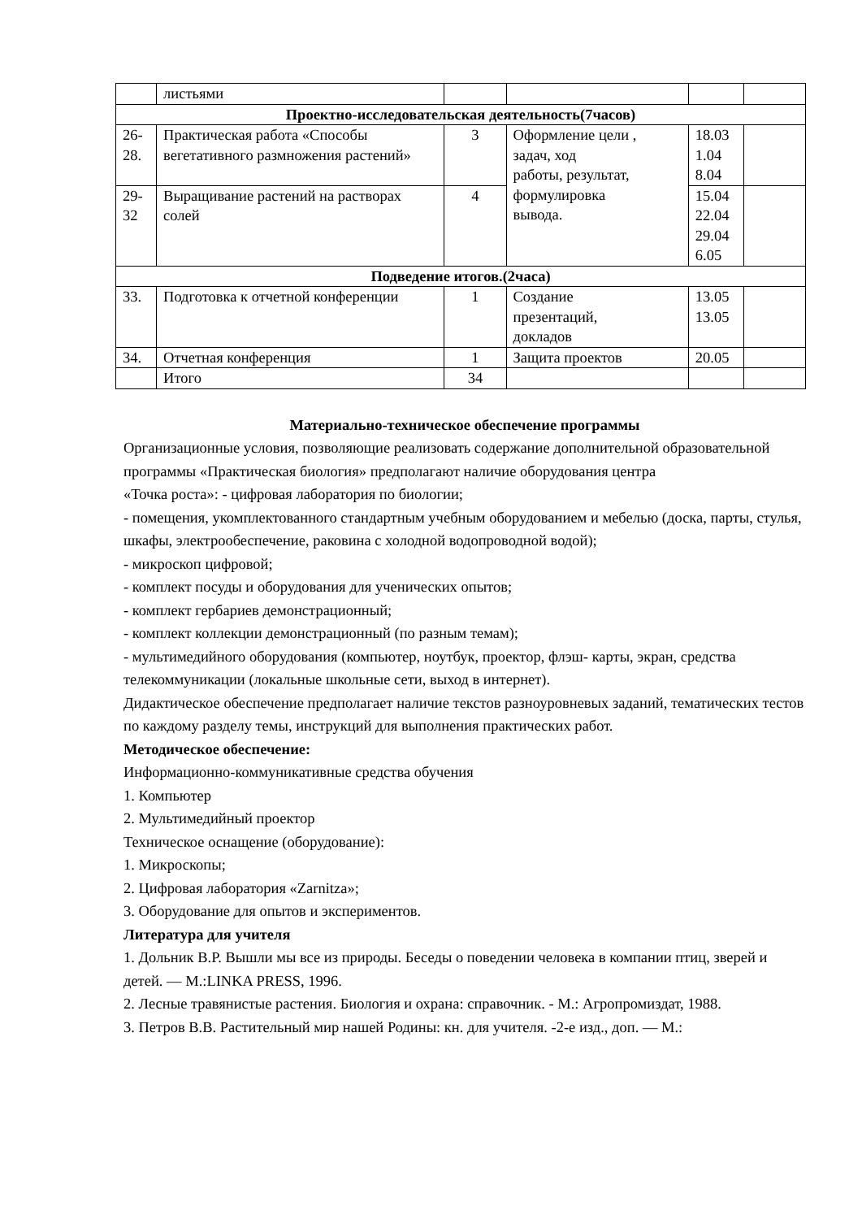| | листьями | | | | |
| Проектно-исследовательская деятельность(7часов) | | | | | |
| 26- 28. | Практическая работа «Способы вегетативного размножения растений» | 3 | Оформление цели , задач, ход работы, результат, формулировка вывода. | 18.03 1.04 8.04 | |
| 29- 32 | Выращивание растений на растворах солей | 4 | | 15.04 22.04 29.04 6.05 | |
| Подведение итогов.(2часа) | | | | | |
| 33. | Подготовка к отчетной конференции | 1 | Создание презентаций, докладов | 13.05 13.05 | |
| 34. | Отчетная конференция | 1 | Защита проектов | 20.05 | |
| | Итого | 34 | | | |
Материально-техническое обеспечение программы
Организационные условия, позволяющие реализовать содержание дополнительной образовательной программы «Практическая биология» предполагают наличие оборудования центра
«Точка роста»: - цифровая лаборатория по биологии;
- помещения, укомплектованного стандартным учебным оборудованием и мебелью (доска, парты, стулья, шкафы, электрообеспечение, раковина с холодной водопроводной водой);
- микроскоп цифровой;
- комплект посуды и оборудования для ученических опытов;
- комплект гербариев демонстрационный;
- комплект коллекции демонстрационный (по разным темам);
- мультимедийного оборудования (компьютер, ноутбук, проектор, флэш- карты, экран, средства телекоммуникации (локальные школьные сети, выход в интернет).
Дидактическое обеспечение предполагает наличие текстов разноуровневых заданий, тематических тестов по каждому разделу темы, инструкций для выполнения практических работ.
Методическое обеспечение:
Информационно-коммуникативные средства обучения
1. Компьютер
2. Мультимедийный проектор
Техническое оснащение (оборудование):
1. Микроскопы;
2. Цифровая лаборатория «Zarnitza»;
3. Оборудование для опытов и экспериментов.
Литература для учителя
1. Дольник В.Р. Вышли мы все из природы. Беседы о поведении человека в компании птиц, зверей и детей. — М.:LINKA PRESS, 1996.
2. Лесные травянистые растения. Биология и охрана: справочник. - М.: Агропромиздат, 1988.
3. Петров В.В. Растительный мир нашей Родины: кн. для учителя. -2-е изд., доп. — М.: